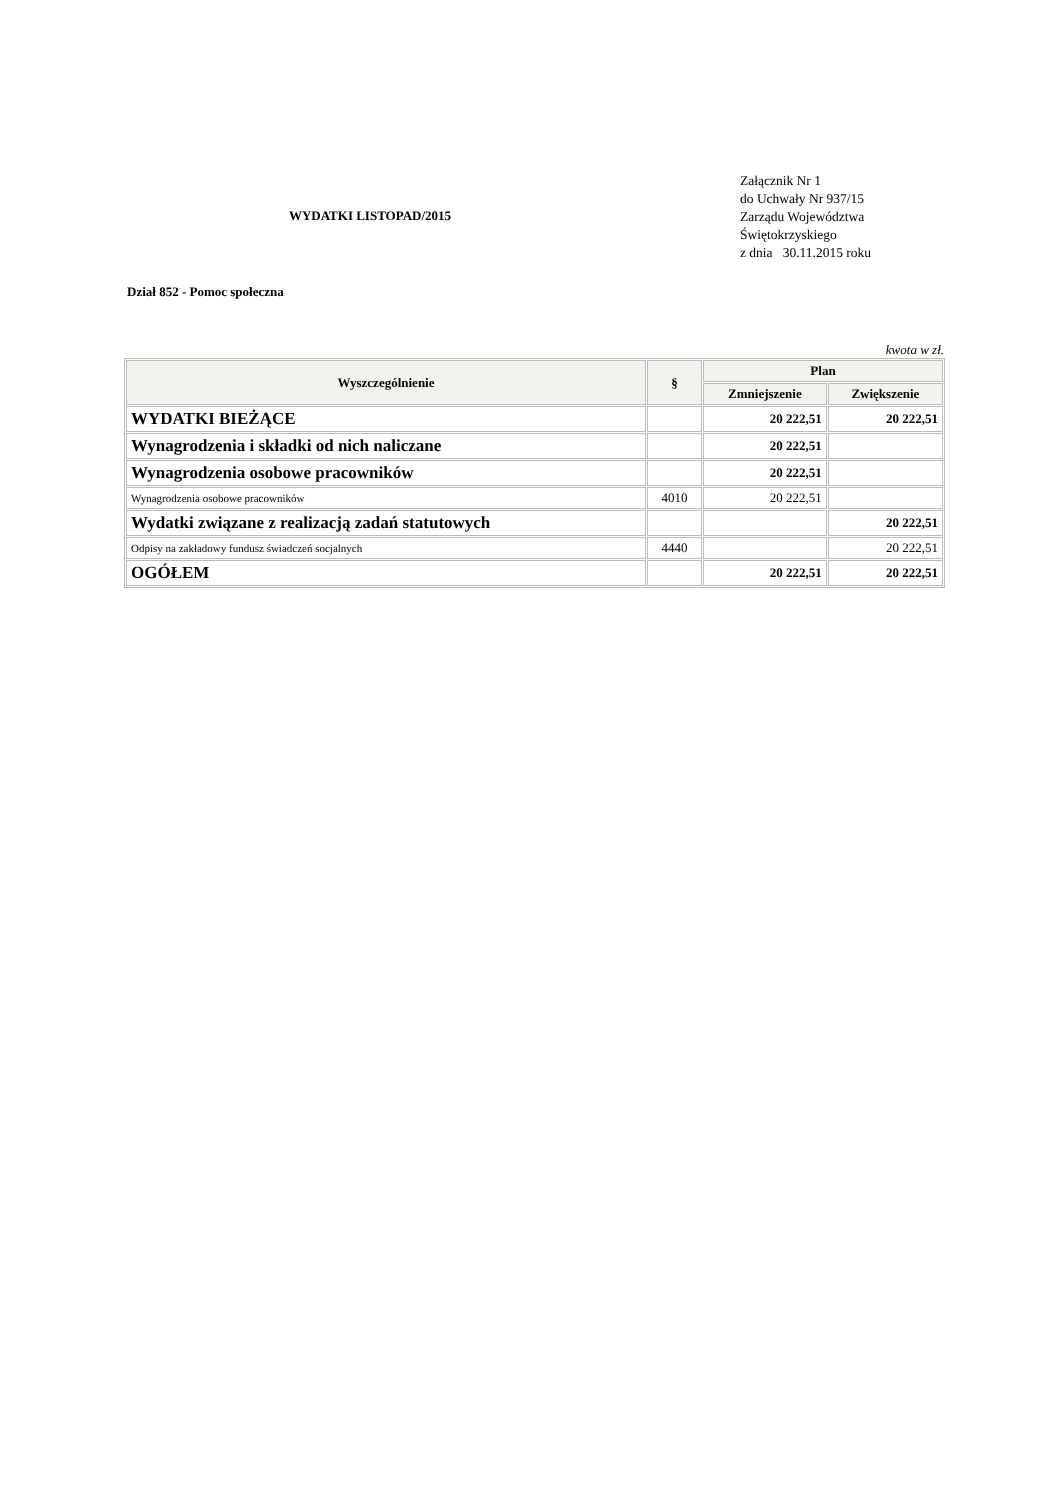WYDATKI LISTOPAD/2015
Załącznik Nr 1
do Uchwały Nr 937/15
Zarządu Województwa
Świętokrzyskiego
z dnia 30.11.2015 roku
Dział 852 - Pomoc społeczna
kwota w zł.
| Wyszczególnienie | § | Plan | |
| --- | --- | --- | --- |
| | | Zmniejszenie | Zwiększenie |
| WYDATKI BIEŻĄCE | | 20 222,51 | 20 222,51 |
| Wynagrodzenia i składki od nich naliczane | | 20 222,51 | |
| Wynagrodzenia osobowe pracowników | | 20 222,51 | |
| Wynagrodzenia osobowe pracowników | 4010 | 20 222,51 | |
| Wydatki związane z realizacją zadań statutowych | | | 20 222,51 |
| Odpisy na zakładowy fundusz świadczeń socjalnych | 4440 | | 20 222,51 |
| OGÓŁEM | | 20 222,51 | 20 222,51 |